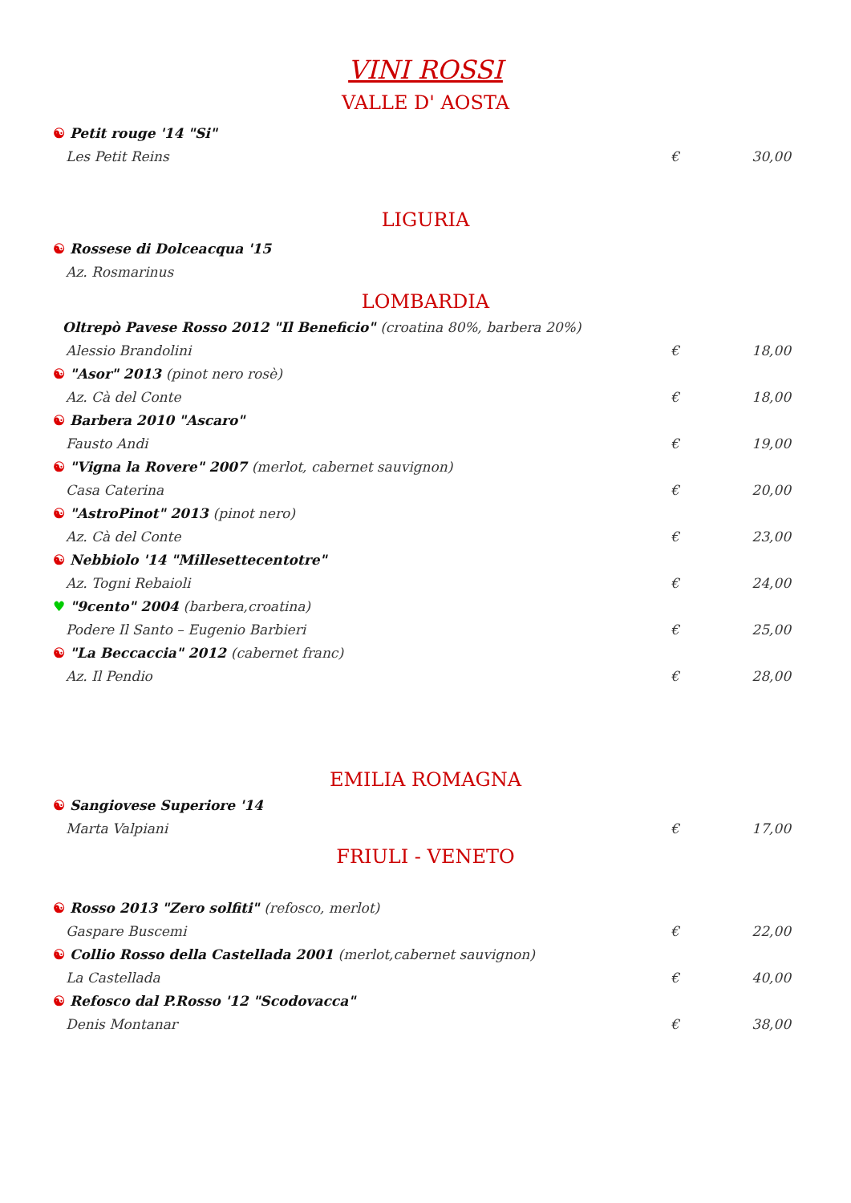VINI ROSSI
VALLE D' AOSTA
☯ Petit rouge '14 "Si"
Les Petit Reins € 30,00
LIGURIA
☯ Rossese di Dolceacqua '15
Az. Rosmarinus
LOMBARDIA
Oltrepò Pavese Rosso 2012 "Il Beneficio" (croatina 80%, barbera 20%)
Alessio Brandolini € 18,00
☯ "Asor" 2013 (pinot nero rosè)
Az. Cà del Conte € 18,00
☯ Barbera 2010 "Ascaro"
Fausto Andi € 19,00
☯ "Vigna la Rovere" 2007 (merlot, cabernet sauvignon)
Casa Caterina € 20,00
☯ "AstroPinot" 2013 (pinot nero)
Az. Cà del Conte € 23,00
☯ Nebbiolo '14 "Millesettecentotre"
Az. Togni Rebaioli € 24,00
♥ "9cento" 2004 (barbera,croatina)
Podere Il Santo – Eugenio Barbieri € 25,00
☯ "La Beccaccia" 2012 (cabernet franc)
Az. Il Pendio € 28,00
EMILIA ROMAGNA
☯ Sangiovese Superiore '14
Marta Valpiani € 17,00
FRIULI - VENETO
☯ Rosso 2013 "Zero solfiti" (refosco, merlot)
Gaspare Buscemi € 22,00
☯ Collio Rosso della Castellada 2001 (merlot,cabernet sauvignon)
La Castellada € 40,00
☯ Refosco dal P.Rosso '12 "Scodovacca"
Denis Montanar € 38,00